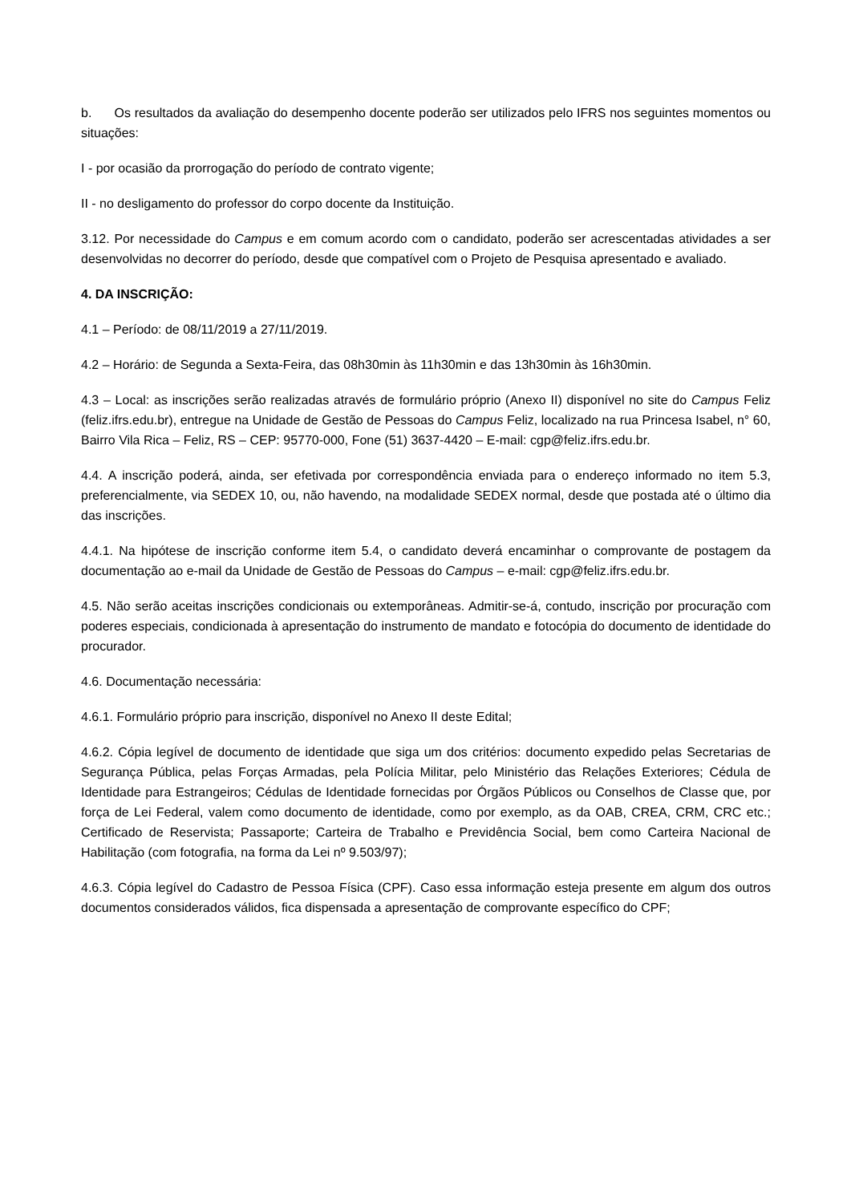b. Os resultados da avaliação do desempenho docente poderão ser utilizados pelo IFRS nos seguintes momentos ou situações:
I - por ocasião da prorrogação do período de contrato vigente;
II - no desligamento do professor do corpo docente da Instituição.
3.12. Por necessidade do Campus e em comum acordo com o candidato, poderão ser acrescentadas atividades a ser desenvolvidas no decorrer do período, desde que compatível com o Projeto de Pesquisa apresentado e avaliado.
4. DA INSCRIÇÃO:
4.1 – Período: de 08/11/2019 a 27/11/2019.
4.2 – Horário: de Segunda a Sexta-Feira, das 08h30min às 11h30min e das 13h30min às 16h30min.
4.3 – Local: as inscrições serão realizadas através de formulário próprio (Anexo II) disponível no site do Campus Feliz (feliz.ifrs.edu.br), entregue na Unidade de Gestão de Pessoas do Campus Feliz, localizado na rua Princesa Isabel, n° 60, Bairro Vila Rica – Feliz, RS – CEP: 95770-000, Fone (51) 3637-4420 – E-mail: cgp@feliz.ifrs.edu.br.
4.4. A inscrição poderá, ainda, ser efetivada por correspondência enviada para o endereço informado no item 5.3, preferencialmente, via SEDEX 10, ou, não havendo, na modalidade SEDEX normal, desde que postada até o último dia das inscrições.
4.4.1. Na hipótese de inscrição conforme item 5.4, o candidato deverá encaminhar o comprovante de postagem da documentação ao e-mail da Unidade de Gestão de Pessoas do Campus – e-mail: cgp@feliz.ifrs.edu.br.
4.5. Não serão aceitas inscrições condicionais ou extemporâneas. Admitir-se-á, contudo, inscrição por procuração com poderes especiais, condicionada à apresentação do instrumento de mandato e fotocópia do documento de identidade do procurador.
4.6. Documentação necessária:
4.6.1. Formulário próprio para inscrição, disponível no Anexo II deste Edital;
4.6.2. Cópia legível de documento de identidade que siga um dos critérios: documento expedido pelas Secretarias de Segurança Pública, pelas Forças Armadas, pela Polícia Militar, pelo Ministério das Relações Exteriores; Cédula de Identidade para Estrangeiros; Cédulas de Identidade fornecidas por Órgãos Públicos ou Conselhos de Classe que, por força de Lei Federal, valem como documento de identidade, como por exemplo, as da OAB, CREA, CRM, CRC etc.; Certificado de Reservista; Passaporte; Carteira de Trabalho e Previdência Social, bem como Carteira Nacional de Habilitação (com fotografia, na forma da Lei nº 9.503/97);
4.6.3. Cópia legível do Cadastro de Pessoa Física (CPF). Caso essa informação esteja presente em algum dos outros documentos considerados válidos, fica dispensada a apresentação de comprovante específico do CPF;